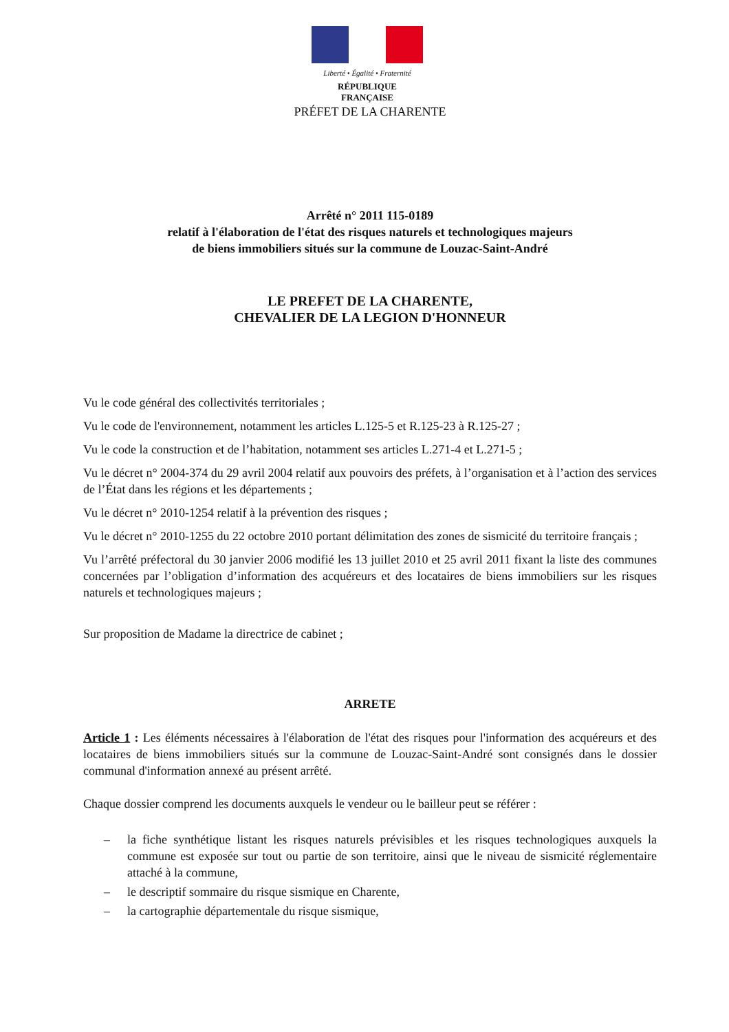Liberté • Égalité • Fraternité
RÉPUBLIQUE FRANÇAISE
PRÉFET DE LA CHARENTE
Arrêté n° 2011 115-0189
relatif à l'élaboration de l'état des risques naturels et technologiques majeurs
de biens immobiliers situés sur la commune de Louzac-Saint-André
LE PREFET DE LA CHARENTE,
CHEVALIER DE LA LEGION D'HONNEUR
Vu le code général des collectivités territoriales ;
Vu le code de l'environnement, notamment les articles L.125-5 et R.125-23 à R.125-27 ;
Vu le code la construction et de l’habitation, notamment ses articles L.271-4 et L.271-5 ;
Vu le décret n° 2004-374 du 29 avril 2004 relatif aux pouvoirs des préfets, à l’organisation et à l’action des services de l’État dans les régions et les départements ;
Vu le décret n° 2010-1254 relatif à la prévention des risques ;
Vu le décret n° 2010-1255 du 22 octobre 2010 portant délimitation des zones de sismicité du territoire français ;
Vu l’arrêté préfectoral du 30 janvier 2006 modifié les 13 juillet 2010 et 25 avril 2011 fixant la liste des communes concernées par l’obligation d’information des acquéreurs et des locataires de biens immobiliers sur les risques naturels et technologiques majeurs ;
Sur proposition de Madame la directrice de cabinet ;
ARRETE
Article 1 : Les éléments nécessaires à l'élaboration de l'état des risques pour l'information des acquéreurs et des locataires de biens immobiliers situés sur la commune de Louzac-Saint-André sont consignés dans le dossier communal d'information annexé au présent arrêté.
Chaque dossier comprend les documents auxquels le vendeur ou le bailleur peut se référer :
– la fiche synthétique listant les risques naturels prévisibles et les risques technologiques auxquels la commune est exposée sur tout ou partie de son territoire, ainsi que le niveau de sismicité réglementaire attaché à la commune,
– le descriptif sommaire du risque sismique en Charente,
– la cartographie départementale du risque sismique,